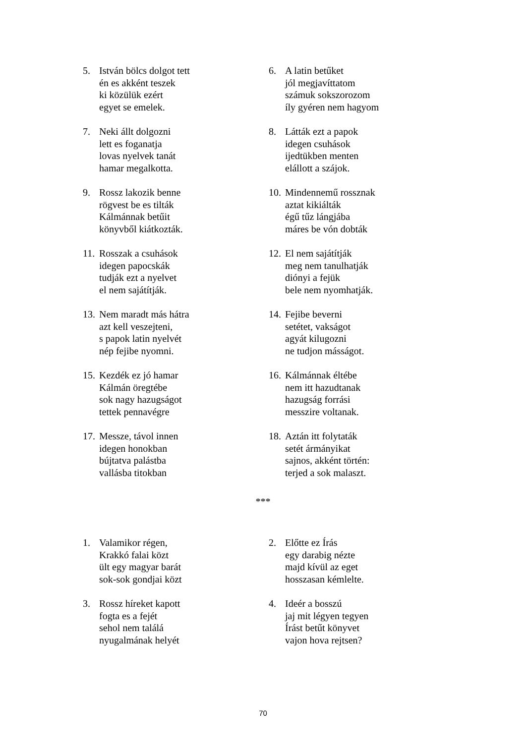5. István bölcs dolgot tett
én es akként teszek
ki közülük ezért
egyet se emelek.
6. A latin betűket
jól megjavíttatom
számuk sokszorozom
íly gyéren nem hagyom
7. Neki állt dolgozni
lett es foganatja
lovas nyelvek tanát
hamar megalkotta.
8. Látták ezt a papok
idegen csuhások
ijedtükben menten
elállott a szájok.
9. Rossz lakozik benne
rögvest be es tilták
Kálmánnak betűit
könyvből kiátkozták.
10.
Mindennemű rossznak
aztat kikiálták
égű tűz lángjába
máres be vón dobták
11.
Rosszak a csuhások
idegen papocskák
tudják ezt a nyelvet
el nem sajátítják.
12.
El nem sajátítják
meg nem tanulhatják
diónyi a fejük
bele nem nyomhatják.
13.
Nem maradt más hátra
azt kell veszejteni,
s papok latin nyelvét
nép fejibe nyomni.
14.
Fejibe beverni
setétet, vakságot
agyát kilugozni
ne tudjon másságot.
15.
Kezdék ez jó hamar
Kálmán öregtébe
sok nagy hazugságot
tettek pennavégre
16.
Kálmánnak éltébe
nem itt hazudtanak
hazugság forrási
messzire voltanak.
17.
Messze, távol innen
idegen honokban
bújtatva palástba
vallásba titokban
18.
Aztán itt folytaták
setét ármányikat
sajnos, akként történ:
terjed a sok malaszt.
***
1. Valamikor régen,
Krakkó falai közt
ült egy magyar barát
sok-sok gondjai közt
2. Előtte ez Írás
egy darabig nézte
majd kívül az eget
hosszasan kémlelte.
3. Rossz híreket kapott
fogta es a fejét
sehol nem találá
nyugalmának helyét
4. Ideér a bosszú
jaj mit légyen tegyen
Írást betűt könyvet
vajon hova rejtsen?
70